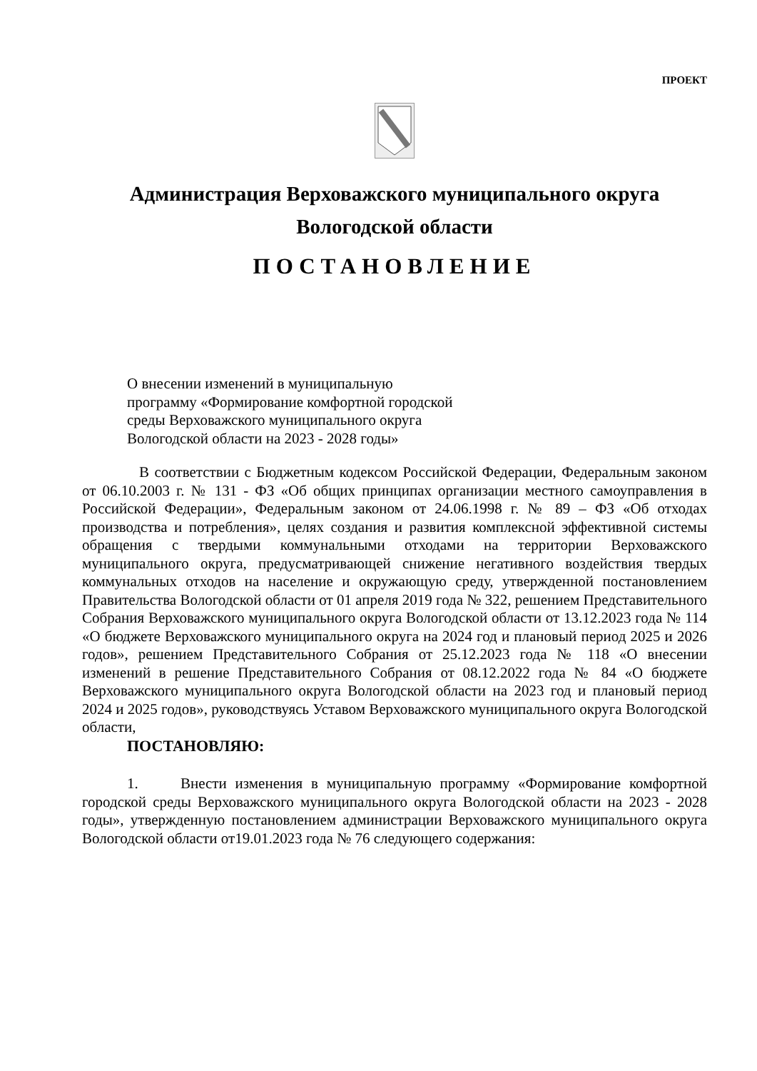ПРОЕКТ
Администрация Верховажского муниципального округа
Вологодской области
ПОСТАНОВЛЕНИЕ
О внесении изменений в муниципальную программу «Формирование комфортной городской среды Верховажского муниципального округа Вологодской области на 2023 - 2028 годы»
В соответствии с Бюджетным кодексом Российской Федерации, Федеральным законом от 06.10.2003 г. № 131 - ФЗ «Об общих принципах организации местного самоуправления в Российской Федерации», Федеральным законом от 24.06.1998 г. № 89 – ФЗ «Об отходах производства и потребления», целях создания и развития комплексной эффективной системы обращения с твердыми коммунальными отходами на территории Верховажского муниципального округа, предусматривающей снижение негативного воздействия твердых коммунальных отходов на население и окружающую среду, утвержденной постановлением Правительства Вологодской области от 01 апреля 2019 года № 322, решением Представительного Собрания Верховажского муниципального округа Вологодской области от 13.12.2023 года № 114 «О бюджете Верховажского муниципального округа на 2024 год и плановый период 2025 и 2026 годов», решением Представительного Собрания от 25.12.2023 года № 118 «О внесении изменений в решение Представительного Собрания от 08.12.2022 года № 84 «О бюджете Верховажского муниципального округа Вологодской области на 2023 год и плановый период 2024 и 2025 годов», руководствуясь Уставом Верховажского муниципального округа Вологодской области,
ПОСТАНОВЛЯЮ:
1. Внести изменения в муниципальную программу «Формирование комфортной городской среды Верховажского муниципального округа Вологодской области на 2023 - 2028 годы», утвержденную постановлением администрации Верховажского муниципального округа Вологодской области от19.01.2023 года № 76 следующего содержания: